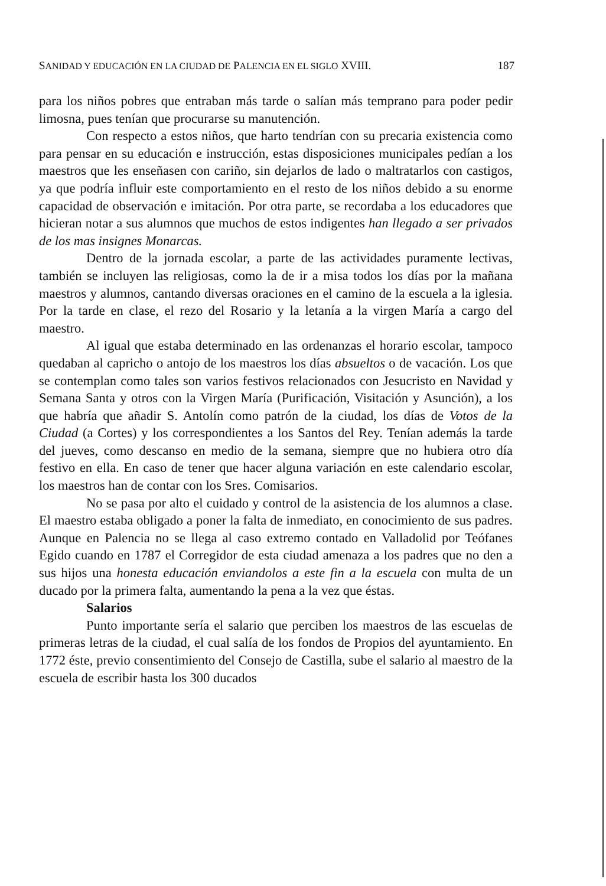SANIDAD Y EDUCACIÓN EN LA CIUDAD DE PALENCIA EN EL SIGLO XVIII. 187
para los niños pobres que entraban más tarde o salían más temprano para poder pedir limosna, pues tenían que procurarse su manutención.
Con respecto a estos niños, que harto tendrían con su precaria existencia como para pensar en su educación e instrucción, estas disposiciones municipales pedían a los maestros que les enseñasen con cariño, sin dejarlos de lado o maltratarlos con castigos, ya que podría influir este comportamiento en el resto de los niños debido a su enorme capacidad de observación e imitación. Por otra parte, se recordaba a los educadores que hicieran notar a sus alumnos que muchos de estos indigentes han llegado a ser privados de los mas insignes Monarcas.
Dentro de la jornada escolar, a parte de las actividades puramente lectivas, también se incluyen las religiosas, como la de ir a misa todos los días por la mañana maestros y alumnos, cantando diversas oraciones en el camino de la escuela a la iglesia. Por la tarde en clase, el rezo del Rosario y la letanía a la virgen María a cargo del maestro.
Al igual que estaba determinado en las ordenanzas el horario escolar, tampoco quedaban al capricho o antojo de los maestros los días absueltos o de vacación. Los que se contemplan como tales son varios festivos relacionados con Jesucristo en Navidad y Semana Santa y otros con la Virgen María (Purificación, Visitación y Asunción), a los que habría que añadir S. Antolín como patrón de la ciudad, los días de Votos de la Ciudad (a Cortes) y los correspondientes a los Santos del Rey. Tenían además la tarde del jueves, como descanso en medio de la semana, siempre que no hubiera otro día festivo en ella. En caso de tener que hacer alguna variación en este calendario escolar, los maestros han de contar con los Sres. Comisarios.
No se pasa por alto el cuidado y control de la asistencia de los alumnos a clase. El maestro estaba obligado a poner la falta de inmediato, en conocimiento de sus padres. Aunque en Palencia no se llega al caso extremo contado en Valladolid por Teófanes Egido cuando en 1787 el Corregidor de esta ciudad amenaza a los padres que no den a sus hijos una honesta educación enviandolos a este fin a la escuela con multa de un ducado por la primera falta, aumentando la pena a la vez que éstas.
Salarios
Punto importante sería el salario que perciben los maestros de las escuelas de primeras letras de la ciudad, el cual salía de los fondos de Propios del ayuntamiento. En 1772 éste, previo consentimiento del Consejo de Castilla, sube el salario al maestro de la escuela de escribir hasta los 300 ducados